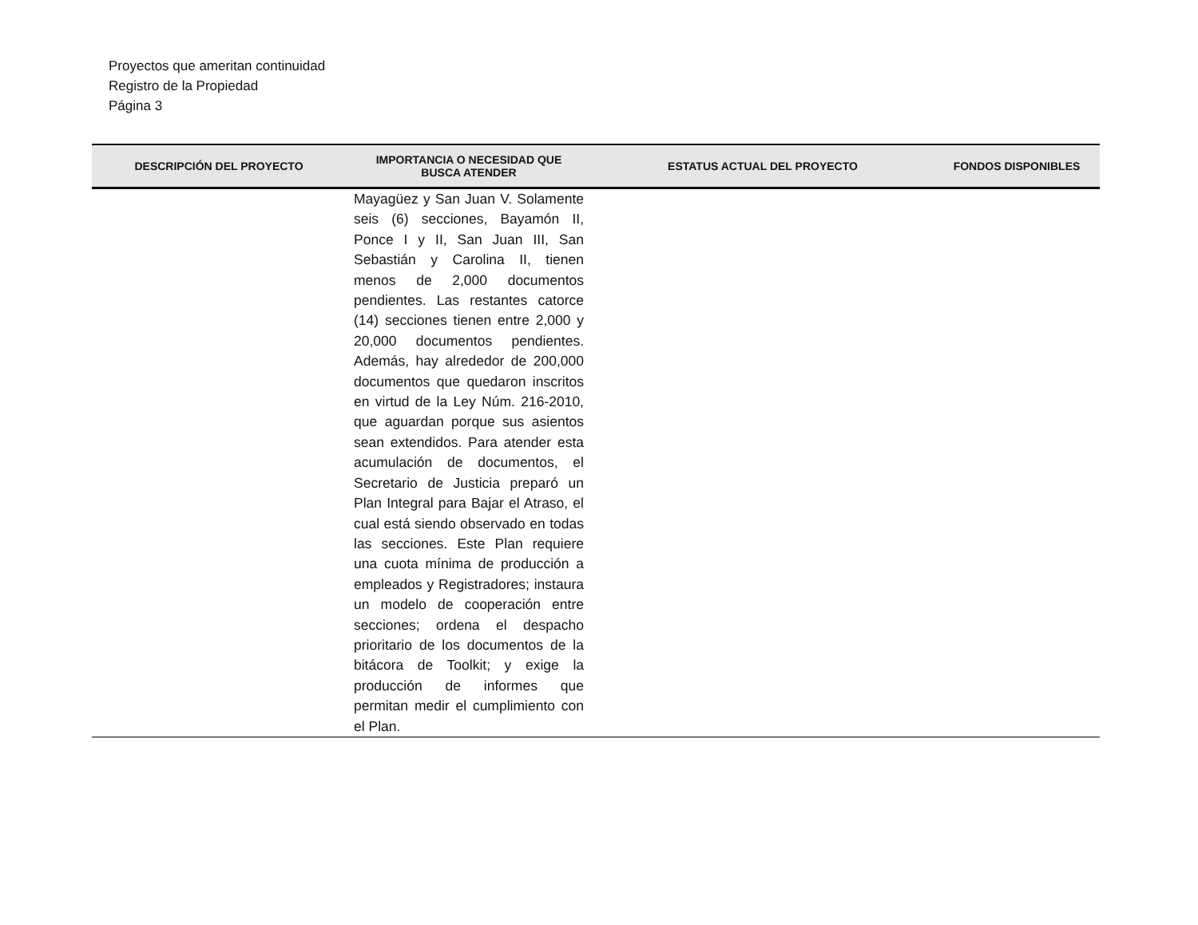Proyectos que ameritan continuidad
Registro de la Propiedad
Página 3
| DESCRIPCIÓN DEL PROYECTO | IMPORTANCIA O NECESIDAD QUE BUSCA ATENDER | ESTATUS ACTUAL DEL PROYECTO | FONDOS DISPONIBLES |
| --- | --- | --- | --- |
| | Mayagüez y San Juan V. Solamente seis (6) secciones, Bayamón II, Ponce I y II, San Juan III, San Sebastián y Carolina II, tienen menos de 2,000 documentos pendientes. Las restantes catorce (14) secciones tienen entre 2,000 y 20,000 documentos pendientes. Además, hay alrededor de 200,000 documentos que quedaron inscritos en virtud de la Ley Núm. 216-2010, que aguardan porque sus asientos sean extendidos. Para atender esta acumulación de documentos, el Secretario de Justicia preparó un Plan Integral para Bajar el Atraso, el cual está siendo observado en todas las secciones. Este Plan requiere una cuota mínima de producción a empleados y Registradores; instaura un modelo de cooperación entre secciones; ordena el despacho prioritario de los documentos de la bitácora de Toolkit; y exige la producción de informes que permitan medir el cumplimiento con el Plan. | | |